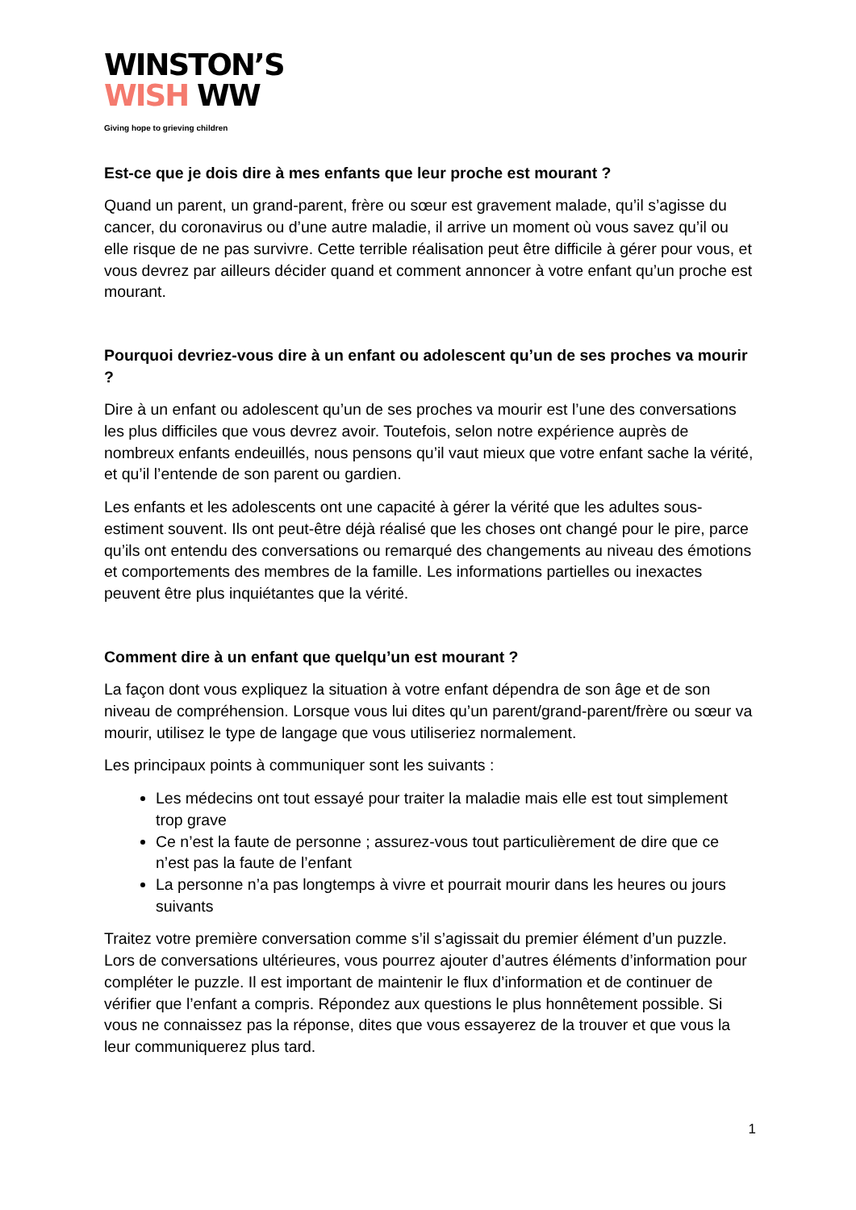WINSTON’S
WISH WW
Giving hope to grieving children
Est-ce que je dois dire à mes enfants que leur proche est mourant ?
Quand un parent, un grand-parent, frère ou sœur est gravement malade, qu’il s’agisse du cancer, du coronavirus ou d’une autre maladie, il arrive un moment où vous savez qu’il ou elle risque de ne pas survivre. Cette terrible réalisation peut être difficile à gérer pour vous, et vous devrez par ailleurs décider quand et comment annoncer à votre enfant qu’un proche est mourant.
Pourquoi devriez-vous dire à un enfant ou adolescent qu’un de ses proches va mourir ?
Dire à un enfant ou adolescent qu’un de ses proches va mourir est l’une des conversations les plus difficiles que vous devrez avoir. Toutefois, selon notre expérience auprès de nombreux enfants endeuillés, nous pensons qu’il vaut mieux que votre enfant sache la vérité, et qu’il l’entende de son parent ou gardien.
Les enfants et les adolescents ont une capacité à gérer la vérité que les adultes sous-estiment souvent. Ils ont peut-être déjà réalisé que les choses ont changé pour le pire, parce qu’ils ont entendu des conversations ou remarqué des changements au niveau des émotions et comportements des membres de la famille. Les informations partielles ou inexactes peuvent être plus inquiétantes que la vérité.
Comment dire à un enfant que quelqu’un est mourant ?
La façon dont vous expliquez la situation à votre enfant dépendra de son âge et de son niveau de compréhension. Lorsque vous lui dites qu’un parent/grand-parent/frère ou sœur va mourir, utilisez le type de langage que vous utiliseriez normalement.
Les principaux points à communiquer sont les suivants :
Les médecins ont tout essayé pour traiter la maladie mais elle est tout simplement trop grave
Ce n’est la faute de personne ; assurez-vous tout particulièrement de dire que ce n’est pas la faute de l’enfant
La personne n’a pas longtemps à vivre et pourrait mourir dans les heures ou jours suivants
Traitez votre première conversation comme s’il s’agissait du premier élément d’un puzzle. Lors de conversations ultérieures, vous pourrez ajouter d’autres éléments d’information pour compléter le puzzle. Il est important de maintenir le flux d’information et de continuer de vérifier que l’enfant a compris. Répondez aux questions le plus honnêtement possible. Si vous ne connaissez pas la réponse, dites que vous essayerez de la trouver et que vous la leur communiquerez plus tard.
1